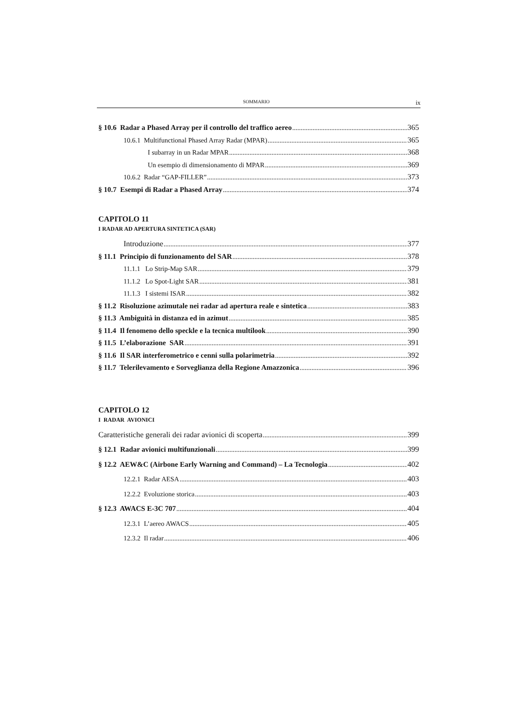SOMMARIO ix
§ 10.6 Radar a Phased Array per il controllo del traffico aereo 365
10.6.1 Multifunctional Phased Array Radar (MPAR) 365
I subarray in un Radar MPAR 368
Un esempio di dimensionamento di MPAR 369
10.6.2 Radar “GAP-FILLER” 373
§ 10.7 Esempi di Radar a Phased Array 374
CAPITOLO 11
I RADAR AD APERTURA SINTETICA (SAR)
Introduzione 377
§ 11.1 Principio di funzionamento del SAR 378
11.1.1 Lo Strip-Map SAR 379
11.1.2 Lo Spot-Light SAR 381
11.1.3 I sistemi ISAR 382
§ 11.2 Risoluzione azimutale nei radar ad apertura reale e sintetica 383
§ 11.3 Ambiguità in distanza ed in azimut 385
§ 11.4 Il fenomeno dello speckle e la tecnica multilook 390
§ 11.5 L’elaborazione SAR 391
§ 11.6 Il SAR interferometrico e cenni sulla polarimetria 392
§ 11.7 Telerilevamento e Sorveglianza della Regione Amazzonica 396
CAPITOLO 12
I RADAR AVIONICI
Caratteristiche generali dei radar avionici di scoperta 399
§ 12.1 Radar avionici multifunzionali 399
§ 12.2 AEW&C (Airbone Early Warning and Command) – La Tecnologia 402
12.2.1 Radar AESA 403
12.2.2 Evoluzione storica 403
§ 12.3 AWACS E-3C 707 404
12.3.1 L’aereo AWACS 405
12.3.2 Il radar 406